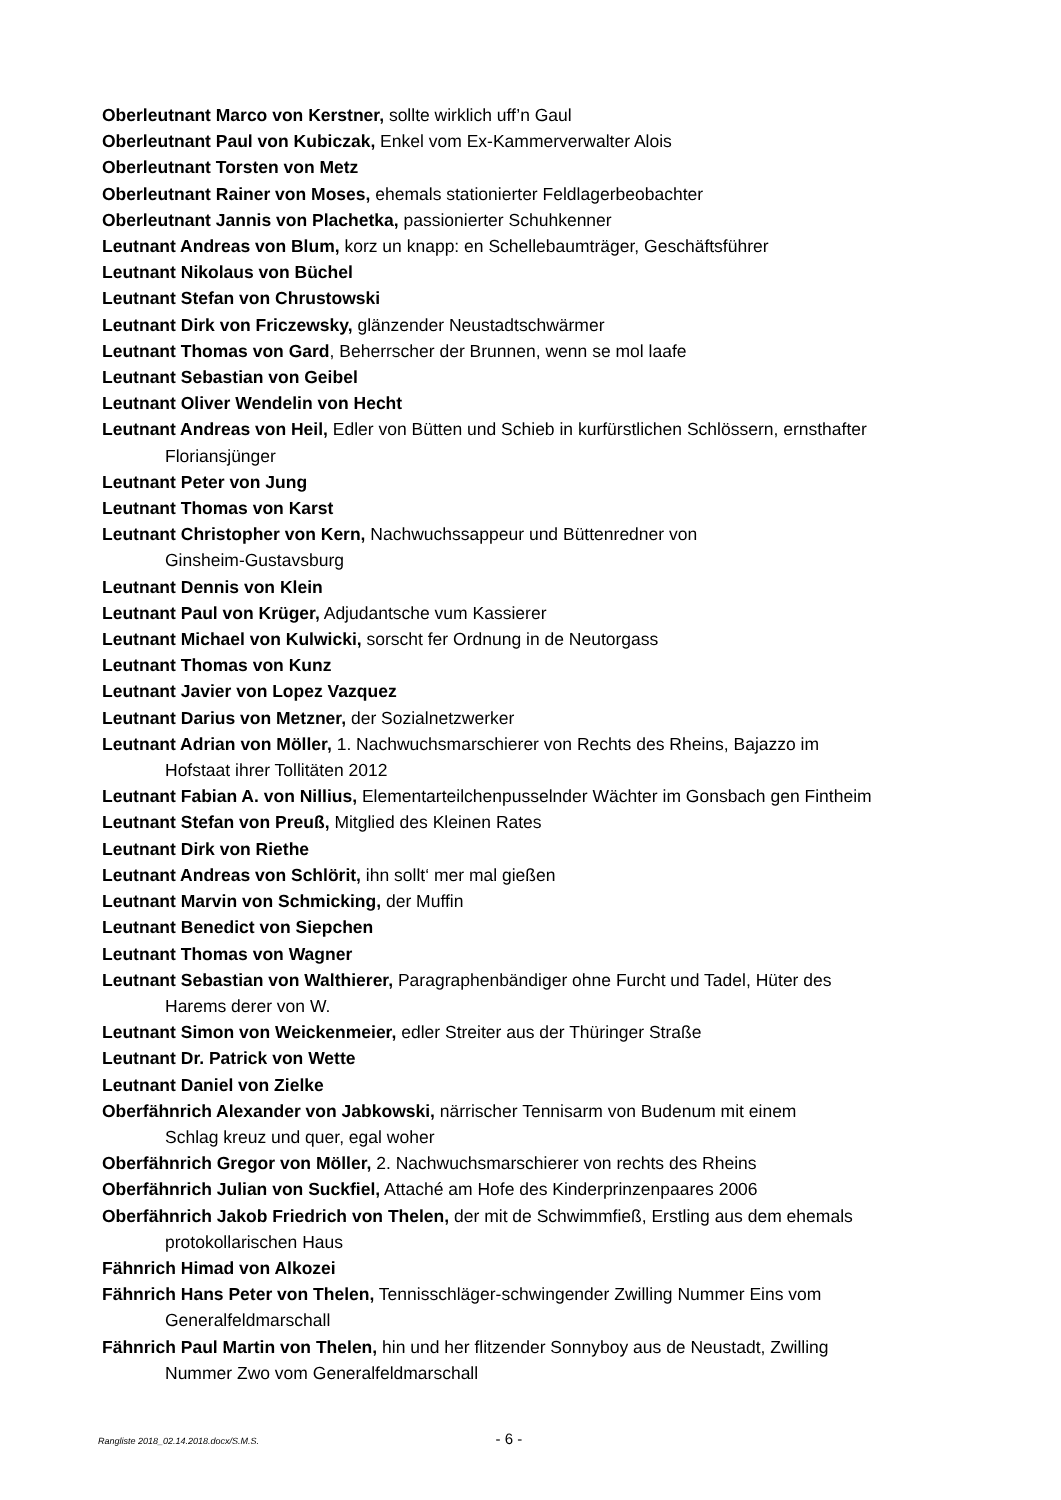Oberleutnant Marco von Kerstner, sollte wirklich uff’n Gaul
Oberleutnant Paul von Kubiczak, Enkel vom Ex-Kammerverwalter Alois
Oberleutnant Torsten von Metz
Oberleutnant Rainer von Moses, ehemals stationierter Feldlagerbeobachter
Oberleutnant Jannis von Plachetka, passionierter Schuhkenner
Leutnant Andreas von Blum, korz un knapp: en Schellebaumträger, Geschäftsführer
Leutnant Nikolaus von Büchel
Leutnant Stefan von Chrustowski
Leutnant Dirk von Friczewsky, glänzender Neustadtschwärmer
Leutnant Thomas von Gard, Beherrscher der Brunnen, wenn se mol laafe
Leutnant Sebastian von Geibel
Leutnant Oliver Wendelin von Hecht
Leutnant Andreas von Heil, Edler von Bütten und Schieb in kurfürstlichen Schlössern, ernsthafter Floriansjünger
Leutnant Peter von Jung
Leutnant Thomas von Karst
Leutnant Christopher von Kern, Nachwuchssappeur und Büttenredner von
Ginsheim-Gustavsburg
Leutnant Dennis von Klein
Leutnant Paul von Krüger, Adjudantsche vum Kassierer
Leutnant Michael von Kulwicki, sorscht fer Ordnung in de Neutorgass
Leutnant Thomas von Kunz
Leutnant Javier von Lopez Vazquez
Leutnant Darius von Metzner, der Sozialnetzwerker
Leutnant Adrian von Möller, 1. Nachwuchsmarschierer von Rechts des Rheins, Bajazzo im
Hofstaat ihrer Tollitäten 2012
Leutnant Fabian A. von Nillius, Elementarteilchenpusselnder Wächter im Gonsbach gen Fintheim
Leutnant Stefan von Preuß, Mitglied des Kleinen Rates
Leutnant Dirk von Riethe
Leutnant Andreas von Schlörit, ihn sollt‘ mer mal gießen
Leutnant Marvin von Schmicking, der Muffin
Leutnant Benedict von Siepchen
Leutnant Thomas von Wagner
Leutnant Sebastian von Walthierer, Paragraphenbändiger ohne Furcht und Tadel, Hüter des
Harems derer von W.
Leutnant Simon von Weickenmeier, edler Streiter aus der Thüringer Straße
Leutnant Dr. Patrick von Wette
Leutnant Daniel von Zielke
Oberfähnrich Alexander von Jabkowski, närrischer Tennisarm von Budenum mit einem
Schlag kreuz und quer, egal woher
Oberfähnrich Gregor von Möller, 2. Nachwuchsmarschierer von rechts des Rheins
Oberfähnrich Julian von Suckfiel, Attaché am Hofe des Kinderprinzenpaares 2006
Oberfähnrich Jakob Friedrich von Thelen, der mit de Schwimmfieß, Erstling aus dem ehemals
protokollarischen Haus
Fähnrich Himad von Alkozei
Fähnrich Hans Peter von Thelen, Tennisschläger-schwingender Zwilling Nummer Eins vom
Generalfeldmarschall
Fähnrich Paul Martin von Thelen, hin und her flitzender Sonnyboy aus de Neustadt, Zwilling
Nummer Zwo vom Generalfeldmarschall
Rangliste 2018_02.14.2018.docx/S.M.S. - 6 -